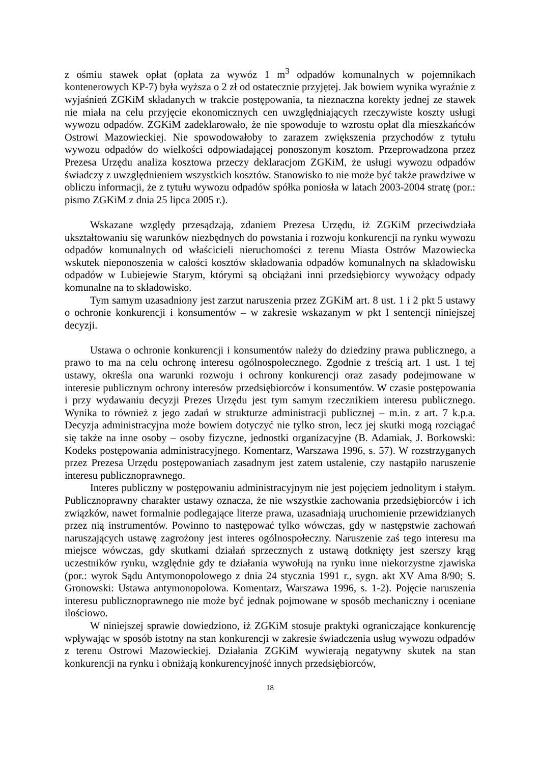z ośmiu stawek opłat (opłata za wywóz 1 m<sup>3</sup> odpadów komunalnych w pojemnikach kontenerowych KP-7) była wyższa o 2 zł od ostatecznie przyjętej. Jak bowiem wynika wyraźnie z wyjaśnień ZGKiM składanych w trakcie postępowania, ta nieznaczna korekty jednej ze stawek nie miała na celu przyjęcie ekonomicznych cen uwzględniających rzeczywiste koszty usługi wywozu odpadów. ZGKiM zadeklarowało, że nie spowoduje to wzrostu opłat dla mieszkańców Ostrowi Mazowieckiej. Nie spowodowałoby to zarazem zwiększenia przychodów z tytułu wywozu odpadów do wielkości odpowiadającej ponoszonym kosztom. Przeprowadzona przez Prezesa Urzędu analiza kosztowa przeczy deklaracjom ZGKiM, że usługi wywozu odpadów świadczy z uwzględnieniem wszystkich kosztów. Stanowisko to nie może być także prawdziwe w obliczu informacji, że z tytułu wywozu odpadów spółka poniosła w latach 2003-2004 stratę (por.: pismo ZGKiM z dnia 25 lipca 2005 r.).
Wskazane względy przesądzają, zdaniem Prezesa Urzędu, iż ZGKiM przeciwdziała ukształtowaniu się warunków niezbędnych do powstania i rozwoju konkurencji na rynku wywozu odpadów komunalnych od właścicieli nieruchomości z terenu Miasta Ostrów Mazowiecka wskutek nieponoszenia w całości kosztów składowania odpadów komunalnych na składowisku odpadów w Lubiejewie Starym, którymi są obciążani inni przedsiębiorcy wywożący odpady komunalne na to składowisko.
Tym samym uzasadniony jest zarzut naruszenia przez ZGKiM art. 8 ust. 1 i 2 pkt 5 ustawy o ochronie konkurencji i konsumentów – w zakresie wskazanym w pkt I sentencji niniejszej decyzji.
Ustawa o ochronie konkurencji i konsumentów należy do dziedziny prawa publicznego, a prawo to ma na celu ochronę interesu ogólnospołecznego. Zgodnie z treścią art. 1 ust. 1 tej ustawy, określa ona warunki rozwoju i ochrony konkurencji oraz zasady podejmowane w interesie publicznym ochrony interesów przedsiębiorców i konsumentów. W czasie postępowania i przy wydawaniu decyzji Prezes Urzędu jest tym samym rzecznikiem interesu publicznego. Wynika to również z jego zadań w strukturze administracji publicznej – m.in. z art. 7 k.p.a. Decyzja administracyjna może bowiem dotyczyć nie tylko stron, lecz jej skutki mogą rozciągać się także na inne osoby – osoby fizyczne, jednostki organizacyjne (B. Adamiak, J. Borkowski: Kodeks postępowania administracyjnego. Komentarz, Warszawa 1996, s. 57). W rozstrzyganych przez Prezesa Urzędu postępowaniach zasadnym jest zatem ustalenie, czy nastąpiło naruszenie interesu publicznoprawnego.
Interes publiczny w postępowaniu administracyjnym nie jest pojęciem jednolitym i stałym. Publicznoprawny charakter ustawy oznacza, że nie wszystkie zachowania przedsiębiorców i ich związków, nawet formalnie podlegające literze prawa, uzasadniają uruchomienie przewidzianych przez nią instrumentów. Powinno to następować tylko wówczas, gdy w następstwie zachowań naruszających ustawę zagrożony jest interes ogólnospołeczny. Naruszenie zaś tego interesu ma miejsce wówczas, gdy skutkami działań sprzecznych z ustawą dotknięty jest szerszy krąg uczestników rynku, względnie gdy te działania wywołują na rynku inne niekorzystne zjawiska (por.: wyrok Sądu Antymonopolowego z dnia 24 stycznia 1991 r., sygn. akt XV Ama 8/90; S. Gronowski: Ustawa antymonopolowa. Komentarz, Warszawa 1996, s. 1-2). Pojęcie naruszenia interesu publicznoprawnego nie może być jednak pojmowane w sposób mechaniczny i oceniane ilościowo.
W niniejszej sprawie dowiedziono, iż ZGKiM stosuje praktyki ograniczające konkurencję wpływając w sposób istotny na stan konkurencji w zakresie świadczenia usług wywozu odpadów z terenu Ostrowi Mazowieckiej. Działania ZGKiM wywierają negatywny skutek na stan konkurencji na rynku i obniżają konkurencyjność innych przedsiębiorców,
18